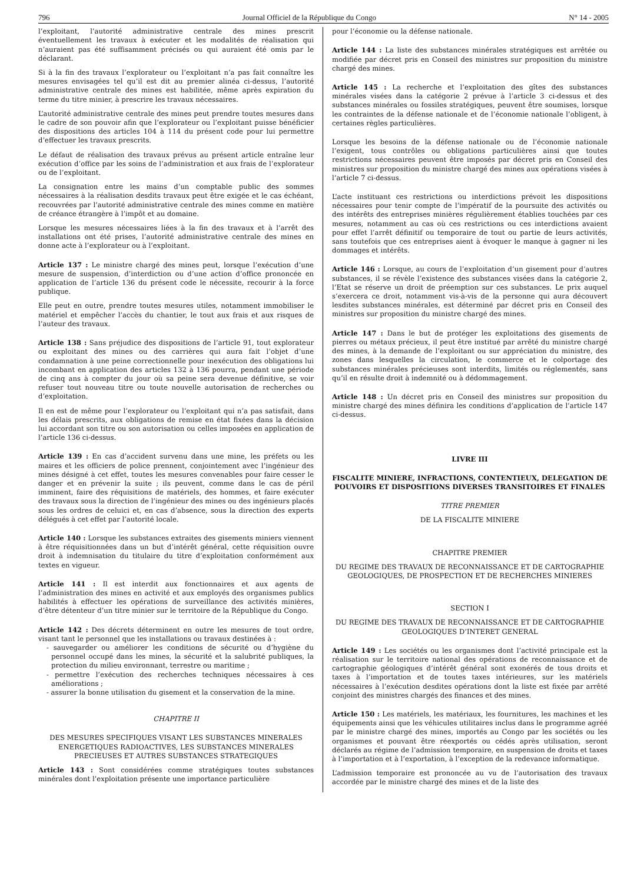796 Journal Officiel de la République du Congo N° 14 - 2005
l’exploitant, l’autorité administrative centrale des mines prescrit éventuellement les travaux à exécuter et les modalités de réalisation qui n’auraient pas été suffisamment précisés ou qui auraient été omis par le déclarant.
Si à la fin des travaux l’explorateur ou l’exploitant n’a pas fait connaître les mesures envisagées tel qu’il est dit au premier alinéa ci-dessus, l’autorité administrative centrale des mines est habilitée, même après expiration du terme du titre minier, à prescrire les travaux nécessaires.
L’autorité administrative centrale des mines peut prendre toutes mesures dans le cadre de son pouvoir afin que l’explorateur ou l’exploitant puisse bénéficier des dispositions des articles 104 à 114 du présent code pour lui permettre d’effectuer les travaux prescrits.
Le défaut de réalisation des travaux prévus au présent article entraîne leur exécution d’office par les soins de l’administration et aux frais de l’explorateur ou de l’exploitant.
La consignation entre les mains d’un comptable public des sommes nécessaires à la réalisation desdits travaux peut être exigée et le cas échéant, recouvrées par l’autorité administrative centrale des mines comme en matière de créance étrangère à l’impôt et au domaine.
Lorsque les mesures nécessaires liées à la fin des travaux et à l’arrêt des installations ont été prises, l’autorité administrative centrale des mines en donne acte à l’explorateur ou à l’exploitant.
Article 137 : Le ministre chargé des mines peut, lorsque l’exécution d’une mesure de suspension, d’interdiction ou d’une action d’office prononcée en application de l’article 136 du présent code le nécessite, recourir à la force publique.
Elle peut en outre, prendre toutes mesures utiles, notamment immobiliser le matériel et empêcher l’accès du chantier, le tout aux frais et aux risques de l’auteur des travaux.
Article 138 : Sans préjudice des dispositions de l’article 91, tout explorateur ou exploitant des mines ou des carrières qui aura fait l’objet d’une condamnation à une peine correctionnelle pour inexécution des obligations lui incombant en application des articles 132 à 136 pourra, pendant une période de cinq ans à compter du jour où sa peine sera devenue définitive, se voir refuser tout nouveau titre ou toute nouvelle autorisation de recherches ou d’exploitation.
Il en est de même pour l’explorateur ou l’exploitant qui n’a pas satisfait, dans les délais prescrits, aux obligations de remise en état fixées dans la décision lui accordant son titre ou son autorisation ou celles imposées en application de l’article 136 ci-dessus.
Article 139 : En cas d’accident survenu dans une mine, les préfets ou les maires et les officiers de police prennent, conjointement avec l’ingénieur des mines désigné à cet effet, toutes les mesures convenables pour faire cesser le danger et en prévenir la suite ; ils peuvent, comme dans le cas de péril imminent, faire des réquisitions de matériels, des hommes, et faire exécuter des travaux sous la direction de l’ingénieur des mines ou des ingénieurs placés sous les ordres de celuici et, en cas d’absence, sous la direction des experts délégués à cet effet par l’autorité locale.
Article 140 : Lorsque les substances extraites des gisements miniers viennent à être réquisitionnées dans un but d’intérêt général, cette réquisition ouvre droit à indemnisation du titulaire du titre d’exploitation conformément aux textes en vigueur.
Article 141 : Il est interdit aux fonctionnaires et aux agents de l’administration des mines en activité et aux employés des organismes publics habilités à effectuer les opérations de surveillance des activités minières, d’être détenteur d’un titre minier sur le territoire de la République du Congo.
Article 142 : Des décrets déterminent en outre les mesures de tout ordre, visant tant le personnel que les installations ou travaux destinées à :
- sauvegarder ou améliorer les conditions de sécurité ou d’hygiène du personnel occupé dans les mines, la sécurité et la salubrité publiques, la protection du milieu environnant, terrestre ou maritime ;
- permettre l’exécution des recherches techniques nécessaires à ces améliorations ;
- assurer la bonne utilisation du gisement et la conservation de la mine.
CHAPITRE II
DES MESURES SPECIFIQUES VISANT LES SUBSTANCES MINERALES ENERGETIQUES RADIOACTIVES, LES SUBSTANCES MINERALES PRECIEUSES ET AUTRES SUBSTANCES STRATEGIQUES
Article 143 : Sont considérées comme stratégiques toutes substances minérales dont l’exploitation présente une importance particulière
pour l’économie ou la défense nationale.
Article 144 : La liste des substances minérales stratégiques est arrêtée ou modifiée par décret pris en Conseil des ministres sur proposition du ministre chargé des mines.
Article 145 : La recherche et l’exploitation des gîtes des substances minérales visées dans la catégorie 2 prévue à l’article 3 ci-dessus et des substances minérales ou fossiles stratégiques, peuvent être soumises, lorsque les contraintes de la défense nationale et de l’économie nationale l’obligent, à certaines règles particulières.
Lorsque les besoins de la défense nationale ou de l’économie nationale l’exigent, tous contrôles ou obligations particulières ainsi que toutes restrictions nécessaires peuvent être imposés par décret pris en Conseil des ministres sur proposition du ministre chargé des mines aux opérations visées à l’article 7 ci-dessus.
L’acte instituant ces restrictions ou interdictions prévoit les dispositions nécessaires pour tenir compte de l’impératif de la poursuite des activités ou des intérêts des entreprises minières régulièrement établies touchées par ces mesures, notamment au cas où ces restrictions ou ces interdictions avaient pour effet l’arrêt définitif ou temporaire de tout ou partie de leurs activités, sans toutefois que ces entreprises aient à évoquer le manque à gagner ni les dommages et intérêts.
Article 146 : Lorsque, au cours de l’exploitation d’un gisement pour d’autres substances, il se révèle l’existence des substances visées dans la catégorie 2, l’Etat se réserve un droit de préemption sur ces substances. Le prix auquel s’exercera ce droit, notamment vis-à-vis de la personne qui aura découvert lesdites substances minérales, est déterminé par décret pris en Conseil des ministres sur proposition du ministre chargé des mines.
Article 147 : Dans le but de protéger les exploitations des gisements de pierres ou métaux précieux, il peut être institué par arrêté du ministre chargé des mines, à la demande de l’exploitant ou sur appréciation du ministre, des zones dans lesquelles la circulation, le commerce et le colportage des substances minérales précieuses sont interdits, limités ou réglementés, sans qu’il en résulte droit à indemnité ou à dédommagement.
Article 148 : Un décret pris en Conseil des ministres sur proposition du ministre chargé des mines définira les conditions d’application de l’article 147 ci-dessus.
LIVRE III
FISCALITE MINIERE, INFRACTIONS, CONTENTIEUX, DELEGATION DE POUVOIRS ET DISPOSITIONS DIVERSES TRANSITOIRES ET FINALES
TITRE PREMIER
DE LA FISCALITE MINIERE
CHAPITRE PREMIER
DU REGIME DES TRAVAUX DE RECONNAISSANCE ET DE CARTOGRAPHIE GEOLOGIQUES, DE PROSPECTION ET DE RECHERCHES MINIERES
SECTION I
DU REGIME DES TRAVAUX DE RECONNAISSANCE ET DE CARTOGRAPHIE GEOLOGIQUES D’INTERET GENERAL
Article 149 : Les sociétés ou les organismes dont l’activité principale est la réalisation sur le territoire national des opérations de reconnaissance et de cartographie géologiques d’intérêt général sont exonérés de tous droits et taxes à l’importation et de toutes taxes intérieures, sur les matériels nécessaires à l’exécution desdites opérations dont la liste est fixée par arrêté conjoint des ministres chargés des finances et des mines.
Article 150 : Les matériels, les matériaux, les fournitures, les machines et les équipements ainsi que les véhicules utilitaires inclus dans le programme agréé par le ministre chargé des mines, importés au Congo par les sociétés ou les organismes et pouvant être réexportés ou cédés après utilisation, seront déclarés au régime de l’admission temporaire, en suspension de droits et taxes à l’importation et à l’exportation, à l’exception de la redevance informatique.
L’admission temporaire est prononcée au vu de l’autorisation des travaux accordée par le ministre chargé des mines et de la liste des